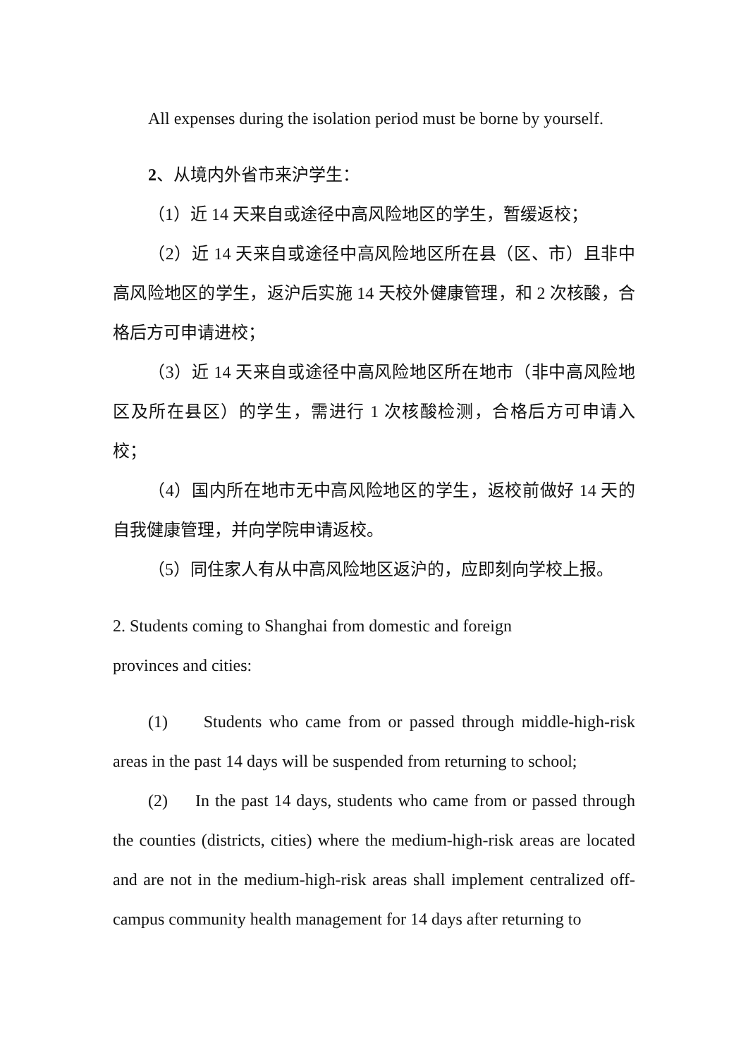All expenses during the isolation period must be borne by yourself.
2、从境内外省市来沪学生：
（1）近 14 天来自或途径中高风险地区的学生，暂缓返校；
（2）近 14 天来自或途径中高风险地区所在县（区、市）且非中高风险地区的学生，返沪后实施 14 天校外健康管理，和 2 次核酸，合格后方可申请进校；
（3）近 14 天来自或途径中高风险地区所在地市（非中高风险地区及所在县区）的学生，需进行 1 次核酸检测，合格后方可申请入校；
（4）国内所在地市无中高风险地区的学生，返校前做好 14 天的自我健康管理，并向学院申请返校。
（5）同住家人有从中高风险地区返沪的，应即刻向学校上报。
2. Students coming to Shanghai from domestic and foreign
provinces and cities:
(1) Students who came from or passed through middle-high-risk areas in the past 14 days will be suspended from returning to school;
(2) In the past 14 days, students who came from or passed through the counties (districts, cities) where the medium-high-risk areas are located and are not in the medium-high-risk areas shall implement centralized off-campus community health management for 14 days after returning to